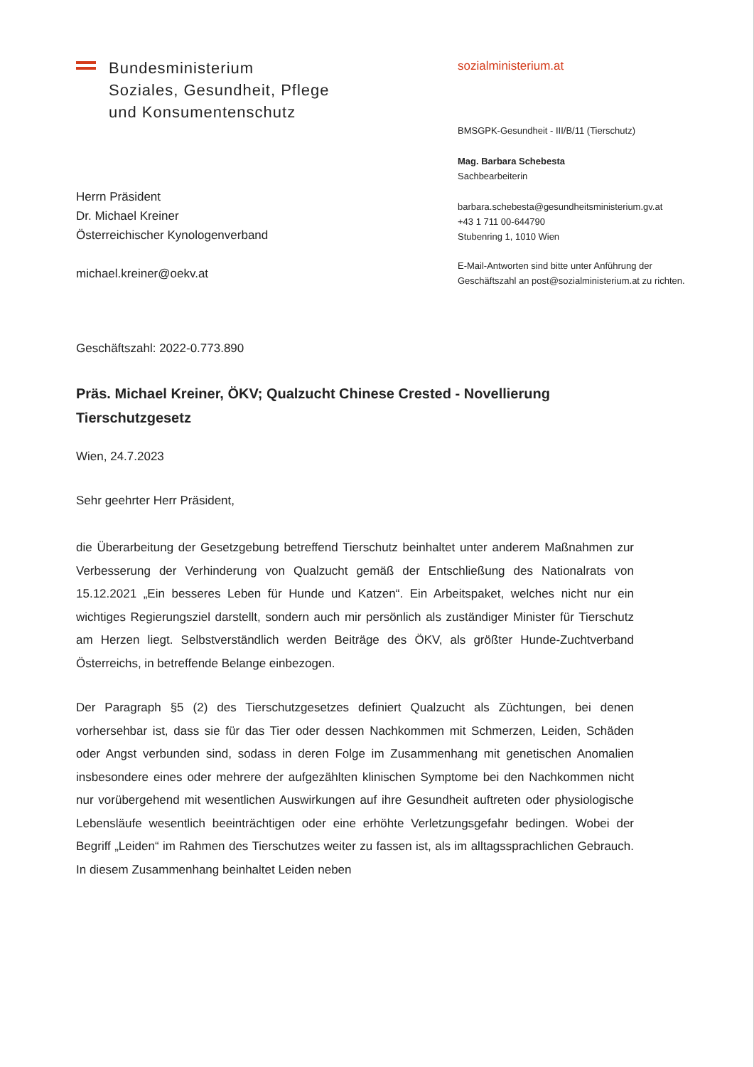Bundesministerium
Soziales, Gesundheit, Pflege
und Konsumentenschutz
Herrn Präsident
Dr. Michael Kreiner
Österreichischer Kynologenverband
michael.kreiner@oekv.at
sozialministerium.at
BMSGPK-Gesundheit - III/B/11 (Tierschutz)
Mag. Barbara Schebesta
Sachbearbeiterin
barbara.schebesta@gesundheitsministerium.gv.at
+43 1 711 00-644790
Stubenring 1, 1010 Wien
E-Mail-Antworten sind bitte unter Anführung der Geschäftszahl an post@sozialministerium.at zu richten.
Geschäftszahl: 2022-0.773.890
Präs. Michael Kreiner, ÖKV; Qualzucht Chinese Crested - Novellierung Tierschutzgesetz
Wien, 24.7.2023
Sehr geehrter Herr Präsident,
die Überarbeitung der Gesetzgebung betreffend Tierschutz beinhaltet unter anderem Maßnahmen zur Verbesserung der Verhinderung von Qualzucht gemäß der Entschließung des Nationalrats von 15.12.2021 „Ein besseres Leben für Hunde und Katzen“. Ein Arbeitspaket, welches nicht nur ein wichtiges Regierungsziel darstellt, sondern auch mir persönlich als zuständiger Minister für Tierschutz am Herzen liegt. Selbstverständlich werden Beiträge des ÖKV, als größter Hunde-Zuchtverband Österreichs, in betreffende Belange einbezogen.
Der Paragraph §5 (2) des Tierschutzgesetzes definiert Qualzucht als Züchtungen, bei denen vorhersehbar ist, dass sie für das Tier oder dessen Nachkommen mit Schmerzen, Leiden, Schäden oder Angst verbunden sind, sodass in deren Folge im Zusammenhang mit genetischen Anomalien insbesondere eines oder mehrere der aufgezählten klinischen Symptome bei den Nachkommen nicht nur vorübergehend mit wesentlichen Auswirkungen auf ihre Gesundheit auftreten oder physiologische Lebensläufe wesentlich beeinträchtigen oder eine erhöhte Verletzungsgefahr bedingen. Wobei der Begriff „Leiden“ im Rahmen des Tierschutzes weiter zu fassen ist, als im alltagssprachlichen Gebrauch. In diesem Zusammenhang beinhaltet Leiden neben